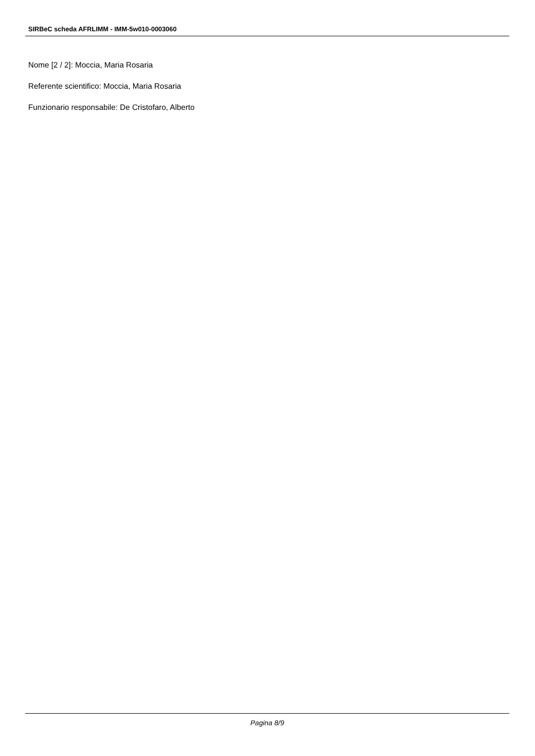SIRBeC scheda AFRLIMM - IMM-5w010-0003060
Nome [2 / 2]: Moccia, Maria Rosaria
Referente scientifico: Moccia, Maria Rosaria
Funzionario responsabile: De Cristofaro, Alberto
Pagina 8/9